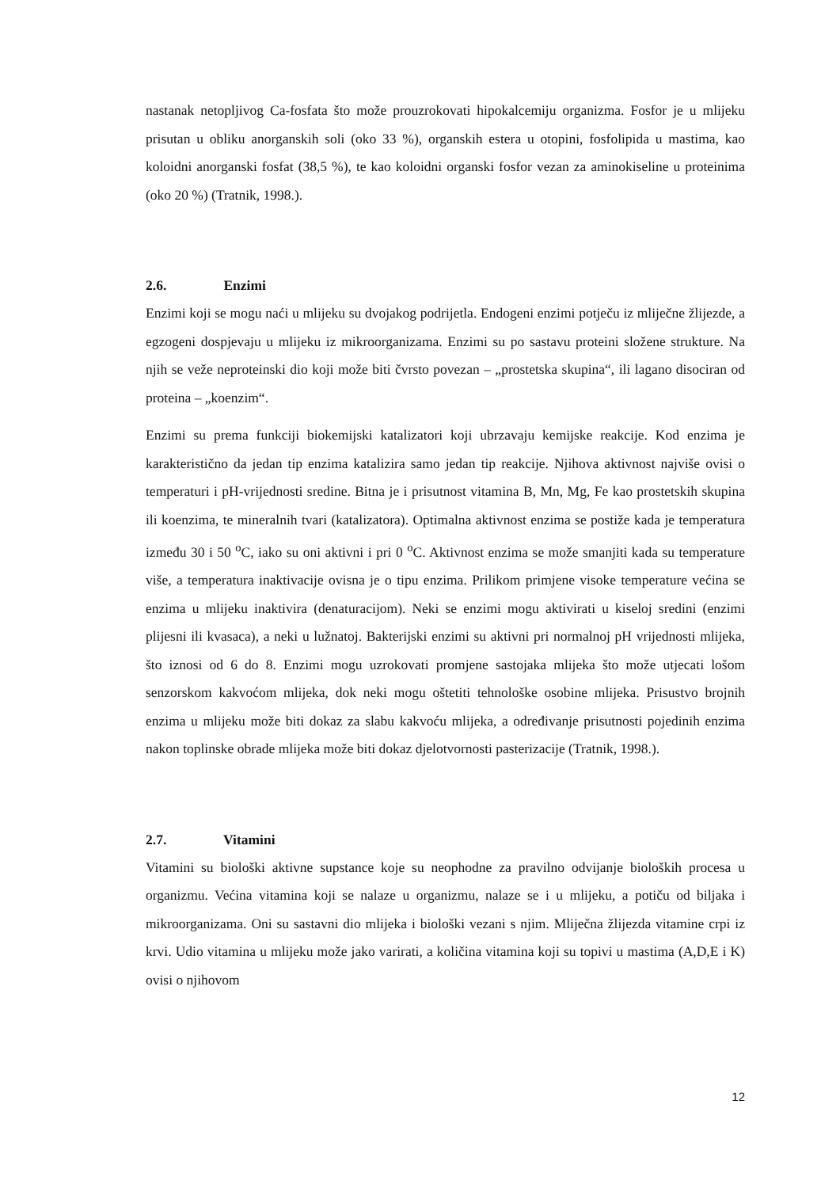nastanak netopljivog Ca-fosfata što može prouzrokovati hipokalcemiju organizma. Fosfor je u mlijeku prisutan u obliku anorganskih soli (oko 33 %), organskih estera u otopini, fosfolipida u mastima, kao koloidni anorganski fosfat (38,5 %), te kao koloidni organski fosfor vezan za aminokiseline u proteinima (oko 20 %) (Tratnik, 1998.).
2.6. Enzimi
Enzimi koji se mogu naći u mlijeku su dvojakog podrijetla. Endogeni enzimi potječu iz mliječne žlijezde, a egzogeni dospjevaju u mlijeku iz mikroorganizama. Enzimi su po sastavu proteini složene strukture. Na njih se veže neproteinski dio koji može biti čvrsto povezan – „prostetska skupina“, ili lagano disociran od proteina – „koenzim“.
Enzimi su prema funkciji biokemijski katalizatori koji ubrzavaju kemijske reakcije. Kod enzima je karakteristično da jedan tip enzima katalizira samo jedan tip reakcije. Njihova aktivnost najviše ovisi o temperaturi i pH-vrijednosti sredine. Bitna je i prisutnost vitamina B, Mn, Mg, Fe kao prostetskih skupina ili koenzima, te mineralnih tvari (katalizatora). Optimalna aktivnost enzima se postiže kada je temperatura između 30 i 50 <sup>o</sup>C, iako su oni aktivni i pri 0 <sup>o</sup>C. Aktivnost enzima se može smanjiti kada su temperature više, a temperatura inaktivacije ovisna je o tipu enzima. Prilikom primjene visoke temperature većina se enzima u mlijeku inaktivira (denaturacijom). Neki se enzimi mogu aktivirati u kiseloj sredini (enzimi plijesni ili kvasaca), a neki u lužnatoj. Bakterijski enzimi su aktivni pri normalnoj pH vrijednosti mlijeka, što iznosi od 6 do 8. Enzimi mogu uzrokovati promjene sastojaka mlijeka što može utjecati lošom senzorskom kakvoćom mlijeka, dok neki mogu oštetiti tehnološke osobine mlijeka. Prisustvo brojnih enzima u mlijeku može biti dokaz za slabu kakvoću mlijeka, a određivanje prisutnosti pojedinih enzima nakon toplinske obrade mlijeka može biti dokaz djelotvornosti pasterizacije (Tratnik, 1998.).
2.7. Vitamini
Vitamini su biološki aktivne supstance koje su neophodne za pravilno odvijanje bioloških procesa u organizmu. Većina vitamina koji se nalaze u organizmu, nalaze se i u mlijeku, a potiču od biljaka i mikroorganizama. Oni su sastavni dio mlijeka i biološki vezani s njim. Mliječna žlijezda vitamine crpi iz krvi. Udio vitamina u mlijeku može jako varirati, a količina vitamina koji su topivi u mastima (A,D,E i K) ovisi o njihovom
12